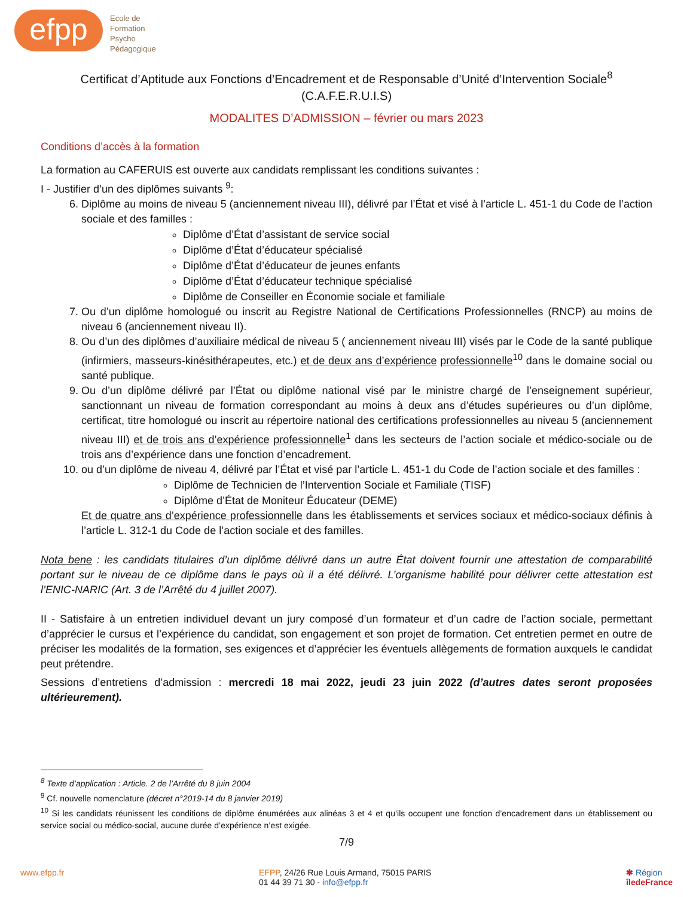efpp
Ecole de
Formation
Psycho
Pédagogique
Certificat d’Aptitude aux Fonctions d’Encadrement et de Responsable d’Unité d’Intervention Sociale<sup>8</sup>
(C.A.F.E.R.U.I.S)
MODALITES D’ADMISSION – février ou mars 2023
Conditions d’accès à la formation
La formation au CAFERUIS est ouverte aux candidats remplissant les conditions suivantes :
I - Justifier d’un des diplômes suivants <sup>9</sup>:
6. Diplôme au moins de niveau 5 (anciennement niveau III), délivré par l’État et visé à l’article L. 451-1 du Code de l’action sociale et des familles :
Diplôme d’État d’assistant de service social
Diplôme d’État d’éducateur spécialisé
Diplôme d’État d’éducateur de jeunes enfants
Diplôme d’État d’éducateur technique spécialisé
Diplôme de Conseiller en Économie sociale et familiale
7. Ou d’un diplôme homologué ou inscrit au Registre National de Certifications Professionnelles (RNCP) au moins de niveau 6 (anciennement niveau II).
8. Ou d’un des diplômes d’auxiliaire médical de niveau 5 ( anciennement niveau III) visés par le Code de la santé publique (infirmiers, masseurs-kinésithérapeutes, etc.) et de deux ans d’expérience professionnelle<sup>10</sup> dans le domaine social ou santé publique.
9. Ou d’un diplôme délivré par l’État ou diplôme national visé par le ministre chargé de l’enseignement supérieur, sanctionnant un niveau de formation correspondant au moins à deux ans d’études supérieures ou d’un diplôme, certificat, titre homologué ou inscrit au répertoire national des certifications professionnelles au niveau 5 (anciennement niveau III) et de trois ans d’expérience professionnelle<sup>1</sup> dans les secteurs de l’action sociale et médico-sociale ou de trois ans d’expérience dans une fonction d’encadrement.
10. ou d’un diplôme de niveau 4, délivré par l’État et visé par l’article L. 451-1 du Code de l’action sociale et des familles :
Diplôme de Technicien de l’Intervention Sociale et Familiale (TISF)
Diplôme d’État de Moniteur Éducateur (DEME)
Et de quatre ans d’expérience professionnelle dans les établissements et services sociaux et médico-sociaux définis à l’article L. 312-1 du Code de l’action sociale et des familles.
Nota bene : les candidats titulaires d’un diplôme délivré dans un autre État doivent fournir une attestation de comparabilité portant sur le niveau de ce diplôme dans le pays où il a été délivré. L’organisme habilité pour délivrer cette attestation est l’ENIC-NARIC (Art. 3 de l’Arrêté du 4 juillet 2007).
II - Satisfaire à un entretien individuel devant un jury composé d’un formateur et d’un cadre de l’action sociale, permettant d’apprécier le cursus et l’expérience du candidat, son engagement et son projet de formation. Cet entretien permet en outre de préciser les modalités de la formation, ses exigences et d’apprécier les éventuels allègements de formation auxquels le candidat peut prétendre.
Sessions d’entretiens d’admission : mercredi 18 mai 2022, jeudi 23 juin 2022 (d’autres dates seront proposées ultérieurement).
<sup>8</sup> Texte d’application : Article. 2 de l’Arrêté du 8 juin 2004
<sup>9</sup> Cf. nouvelle nomenclature (décret n°2019-14 du 8 janvier 2019)
<sup>10</sup> Si les candidats réunissent les conditions de diplôme énumérées aux alinéas 3 et 4 et qu’ils occupent une fonction d’encadrement dans un établissement ou service social ou médico-social, aucune durée d’expérience n’est exigée.
7/9
www.efpp.fr EFPP, 24/26 Rue Louis Armand, 75015 PARIS
01 44 39 71 30 - info@efpp.fr
✱ Région
îledeFrance